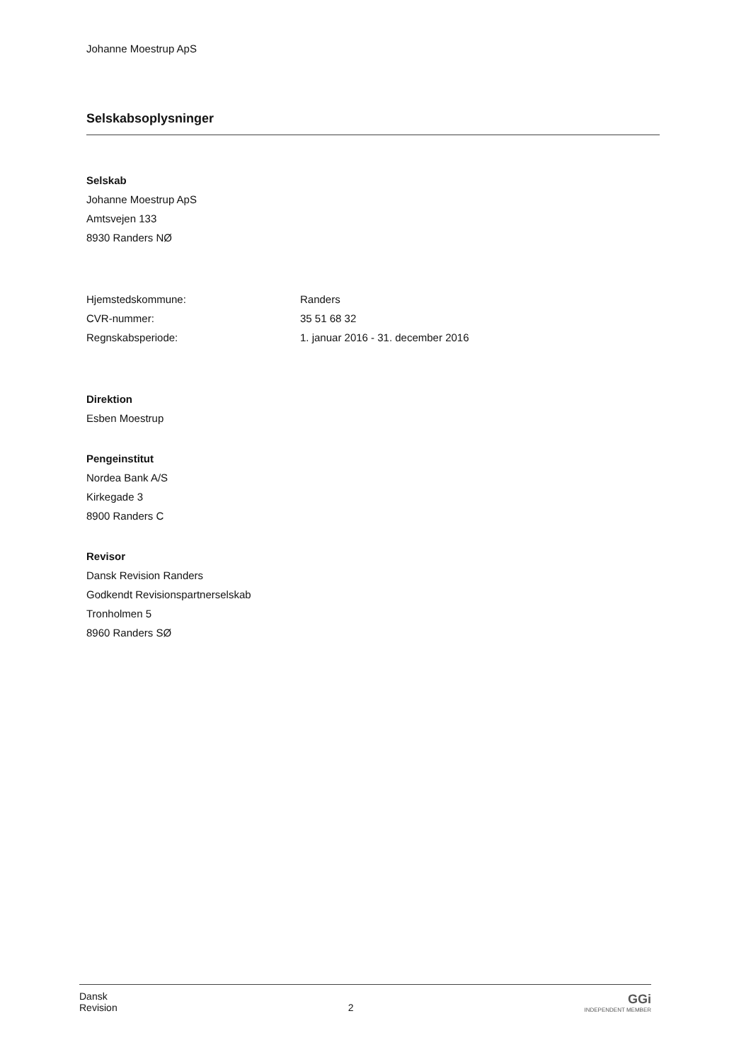Johanne Moestrup ApS
Selskabsoplysninger
Selskab
Johanne Moestrup ApS
Amtsvejen 133
8930 Randers NØ
| Hjemstedskommune: | Randers |
| CVR-nummer: | 35 51 68 32 |
| Regnskabsperiode: | 1. januar 2016 - 31. december 2016 |
Direktion
Esben Moestrup
Pengeinstitut
Nordea Bank A/S
Kirkegade 3
8900 Randers C
Revisor
Dansk Revision Randers
Godkendt Revisionspartnerselskab
Tronholmen 5
8960 Randers SØ
Dansk
Revision
2
GGi
INDEPENDENT MEMBER